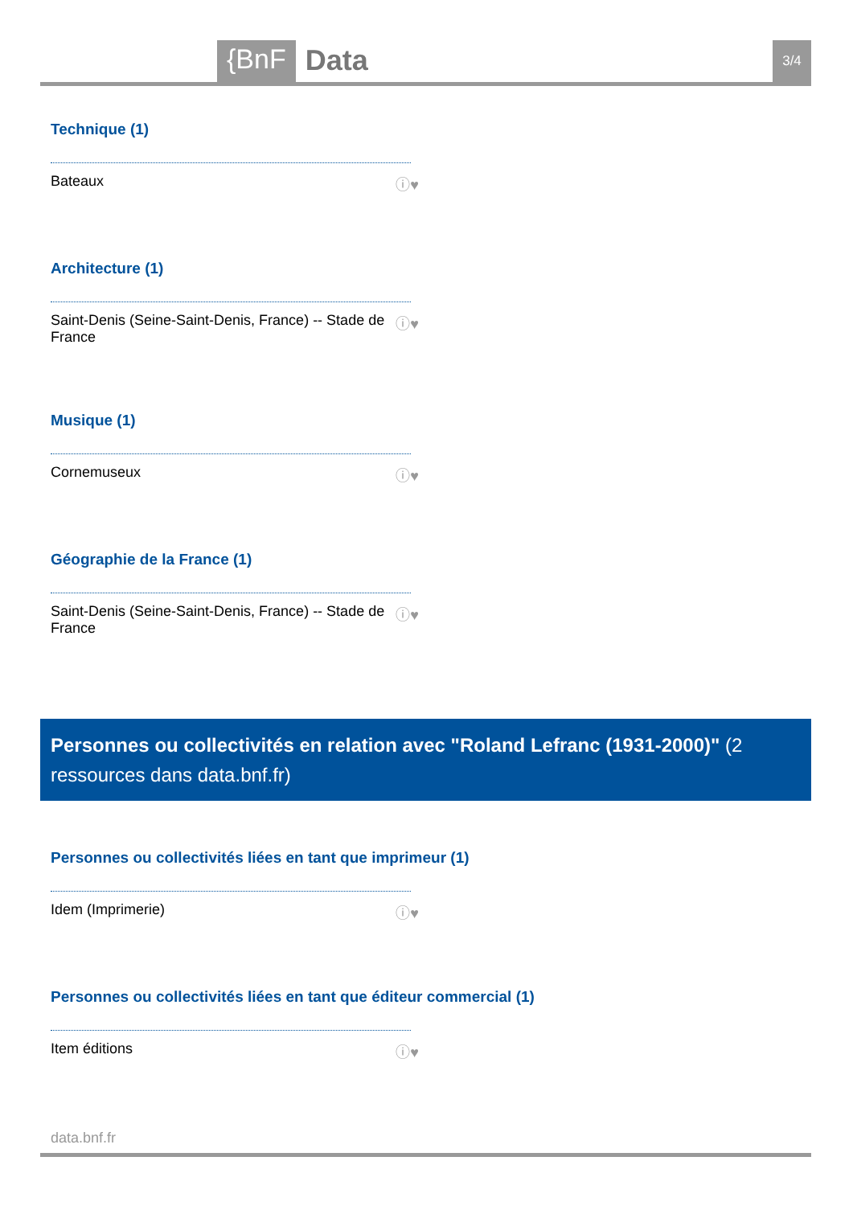{BnF
Data
3/4
Technique (1)
Bateaux ⓘ♥
Architecture (1)
Saint-Denis (Seine-Saint-Denis, France) -- Stade de
France ⓘ♥
Musique (1)
Cornemuseux ⓘ♥
Géographie de la France (1)
Saint-Denis (Seine-Saint-Denis, France) -- Stade de
France ⓘ♥
Personnes ou collectivités en relation avec "Roland Lefranc (1931-2000)" (2 ressources dans data.bnf.fr)
Personnes ou collectivités liées en tant que imprimeur (1)
Idem (Imprimerie) ⓘ♥
Personnes ou collectivités liées en tant que éditeur commercial (1)
Item éditions ⓘ♥
data.bnf.fr